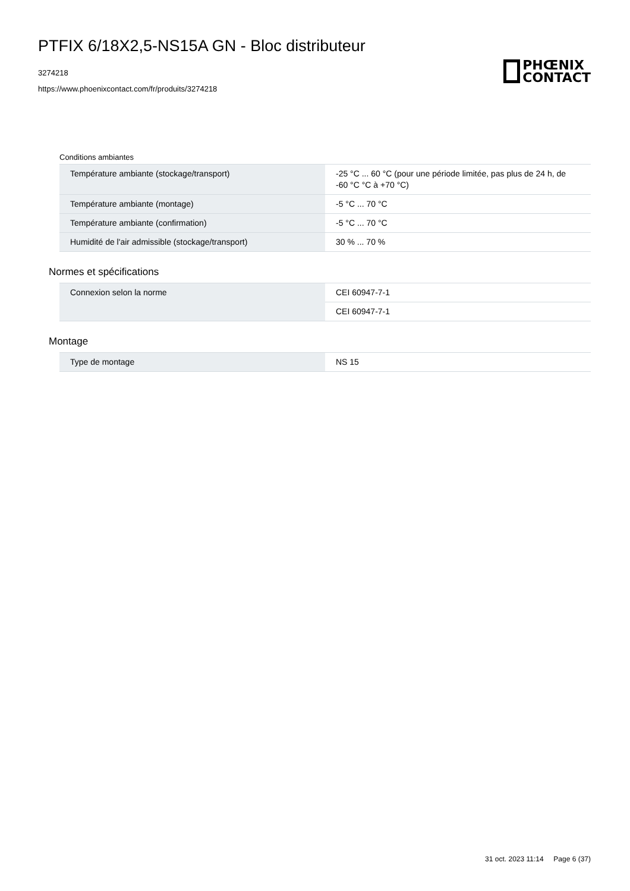PTFIX 6/18X2,5-NS15A GN - Bloc distributeur
3274218
https://www.phoenixcontact.com/fr/produits/3274218
PHŒNIX
CONTACT
Conditions ambiantes
| Température ambiante (stockage/transport) | -25 °C ... 60 °C (pour une période limitée, pas plus de 24 h, de -60 °C °C à +70 °C) |
| Température ambiante (montage) | -5 °C ... 70 °C |
| Température ambiante (confirmation) | -5 °C ... 70 °C |
| Humidité de l'air admissible (stockage/transport) | 30 % ... 70 % |
Normes et spécifications
| Connexion selon la norme | CEI 60947-7-1 |
| | CEI 60947-7-1 |
Montage
| Type de montage | NS 15 |
31 oct. 2023 11:14 Page 6 (37)